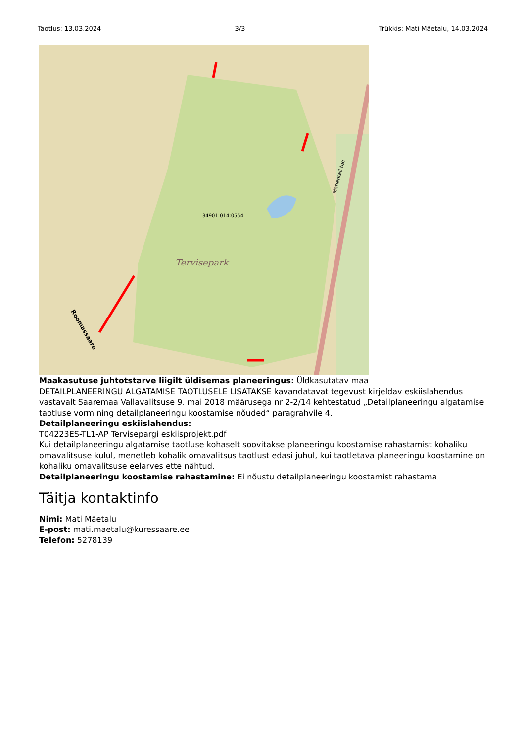Taotlus: 13.03.2024 3/3 Trükkis: Mati Mäetalu, 14.03.2024
Tervisepark
34901:014:0554
Marientali tee
Roomassaare
Maakasutuse juhtotstarve liigilt üldisemas planeeringus: Üldkasutatav maa
DETAILPLANEERINGU ALGATAMISE TAOTLUSELE LISATAKSE kavandatavat tegevust kirjeldav eskiislahendus vastavalt Saaremaa Vallavalitsuse 9. mai 2018 määrusega nr 2-2/14 kehtestatud „Detailplaneeringu algatamise taotluse vorm ning detailplaneeringu koostamise nõuded“ paragrahvile 4.
Detailplaneeringu eskiislahendus:
T04223ES-TL1-AP Tervisepargi eskiisprojekt.pdf
Kui detailplaneeringu algatamise taotluse kohaselt soovitakse planeeringu koostamise rahastamist kohaliku omavalitsuse kulul, menetleb kohalik omavalitsus taotlust edasi juhul, kui taotletava planeeringu koostamine on kohaliku omavalitsuse eelarves ette nähtud.
Detailplaneeringu koostamise rahastamine: Ei nõustu detailplaneeringu koostamist rahastama
Täitja kontaktinfo
Nimi: Mati Mäetalu
E-post: mati.maetalu@kuressaare.ee
Telefon: 5278139